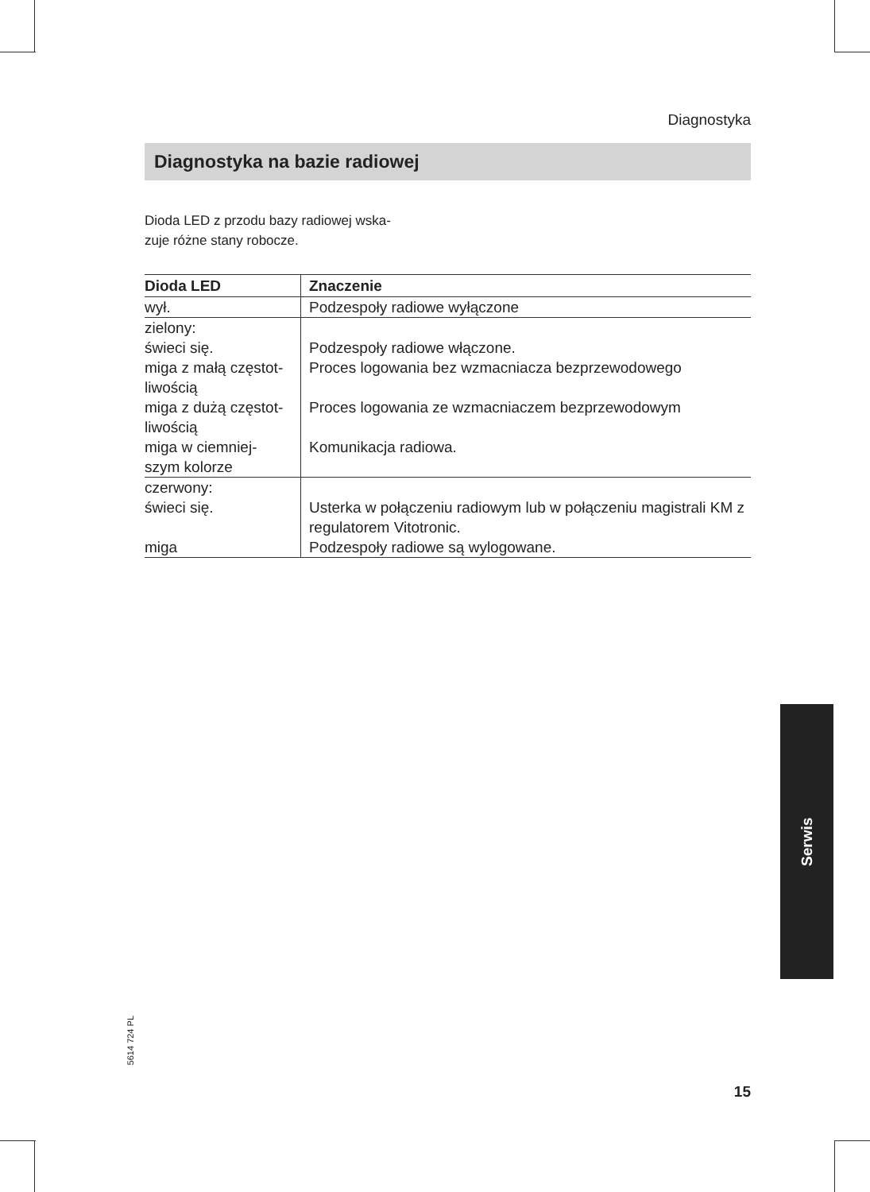Diagnostyka
Diagnostyka na bazie radiowej
Dioda LED z przodu bazy radiowej wska-
zuje różne stany robocze.
| Dioda LED | Znaczenie |
| --- | --- |
| wył. | Podzespoły radiowe wyłączone |
| zielony: | |
| świeci się. | Podzespoły radiowe włączone. |
| miga z małą częstot- liwością | Proces logowania bez wzmacniacza bezprzewodowego |
| miga z dużą częstot- liwością | Proces logowania ze wzmacniaczem bezprzewodowym |
| miga w ciemniej- szym kolorze | Komunikacja radiowa. |
| czerwony: | |
| świeci się. | Usterka w połączeniu radiowym lub w połączeniu magistrali KM z regulatorem Vitotronic. |
| miga | Podzespoły radiowe są wylogowane. |
Serwis
5614 724 PL
15